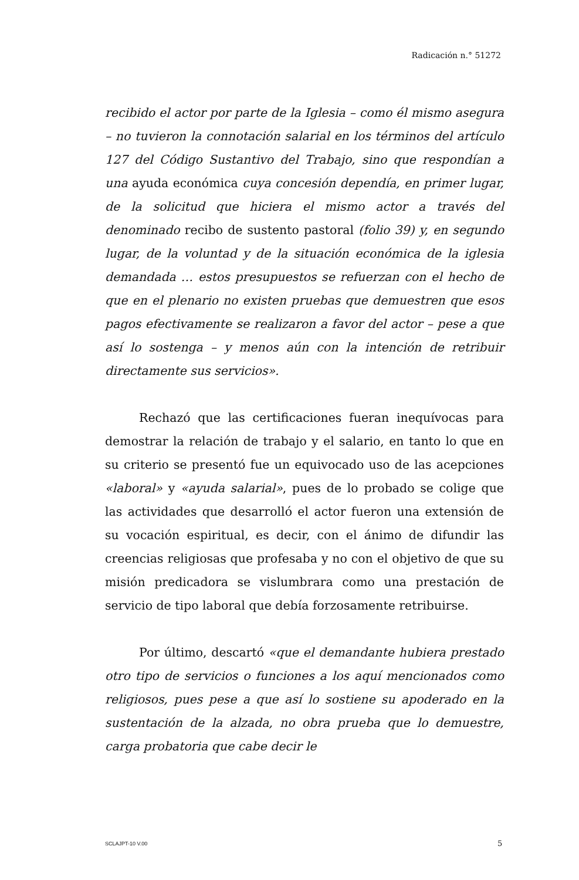Radicación n.° 51272
recibido el actor por parte de la Iglesia – como él mismo asegura – no tuvieron la connotación salarial en los términos del artículo 127 del Código Sustantivo del Trabajo, sino que respondían a una ayuda económica cuya concesión dependía, en primer lugar, de la solicitud que hiciera el mismo actor a través del denominado recibo de sustento pastoral (folio 39) y, en segundo lugar, de la voluntad y de la situación económica de la iglesia demandada … estos presupuestos se refuerzan con el hecho de que en el plenario no existen pruebas que demuestren que esos pagos efectivamente se realizaron a favor del actor – pese a que así lo sostenga – y menos aún con la intención de retribuir directamente sus servicios».
Rechazó que las certificaciones fueran inequívocas para demostrar la relación de trabajo y el salario, en tanto lo que en su criterio se presentó fue un equivocado uso de las acepciones «laboral» y «ayuda salarial», pues de lo probado se colige que las actividades que desarrolló el actor fueron una extensión de su vocación espiritual, es decir, con el ánimo de difundir las creencias religiosas que profesaba y no con el objetivo de que su misión predicadora se vislumbrara como una prestación de servicio de tipo laboral que debía forzosamente retribuirse.
Por último, descartó «que el demandante hubiera prestado otro tipo de servicios o funciones a los aquí mencionados como religiosos, pues pese a que así lo sostiene su apoderado en la sustentación de la alzada, no obra prueba que lo demuestre, carga probatoria que cabe decir le
SCLAJPT-10 V.00 5